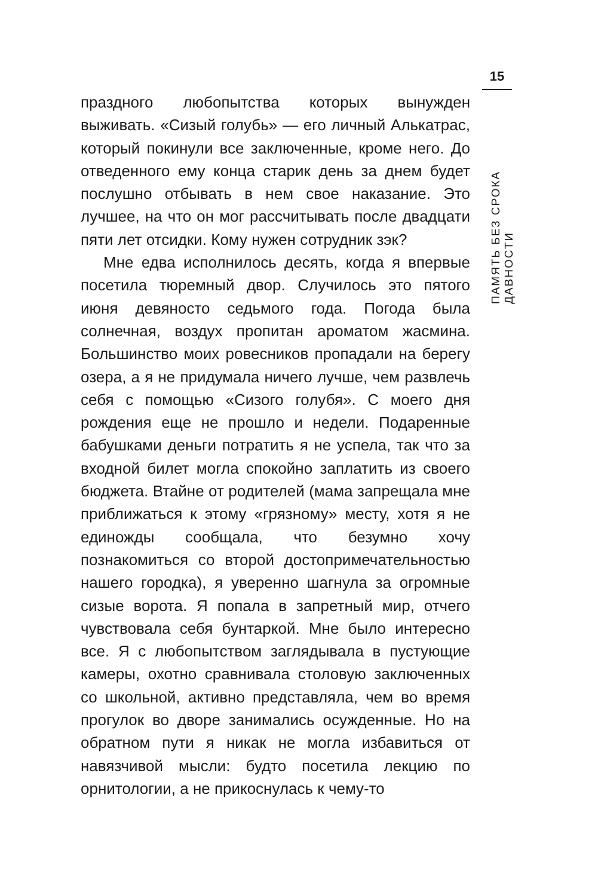праздного любопытства которых вынужден выживать. «Сизый голубь» — его личный Алькатрас, который покинули все заключенные, кроме него. До отведенного ему конца старик день за днем будет послушно отбывать в нем свое наказание. Это лучшее, на что он мог рассчитывать после двадцати пяти лет отсидки. Кому нужен сотрудник зэк?
Мне едва исполнилось десять, когда я впервые посетила тюремный двор. Случилось это пятого июня девяносто седьмого года. Погода была солнечная, воздух пропитан ароматом жасмина. Большинство моих ровесников пропадали на берегу озера, а я не придумала ничего лучше, чем развлечь себя с помощью «Сизого голубя». С моего дня рождения еще не прошло и недели. Подаренные бабушками деньги потратить я не успела, так что за входной билет могла спокойно заплатить из своего бюджета. Втайне от родителей (мама запрещала мне приближаться к этому «грязному» месту, хотя я не единожды сообщала, что безумно хочу познакомиться со второй достопримечательностью нашего городка), я уверенно шагнула за огромные сизые ворота. Я попала в запретный мир, отчего чувствовала себя бунтаркой. Мне было интересно все. Я с любопытством заглядывала в пустующие камеры, охотно сравнивала столовую заключенных со школьной, активно представляла, чем во время прогулок во дворе занимались осужденные. Но на обратном пути я никак не могла избавиться от навязчивой мысли: будто посетила лекцию по орнитологии, а не прикоснулась к чему-то
15
ПАМЯТЬ БЕЗ СРОКА ДАВНОСТИ